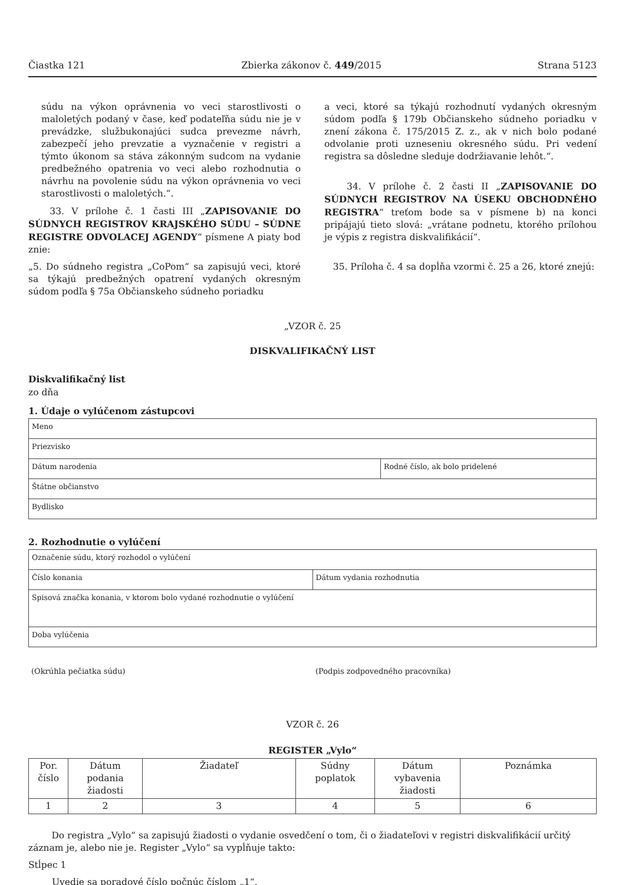Čiastka 121 Zbierka zákonov č. 449/2015 Strana 5123
súdu na výkon oprávnenia vo veci starostlivosti o maloletých podaný v čase, keď podateľňa súdu nie je v prevádzke, službukonajúci sudca prevezme návrh, zabezpečí jeho prevzatie a vyznačenie v registri a týmto úkonom sa stáva zákonným sudcom na vydanie predbežného opatrenia vo veci alebo rozhodnutia o návrhu na povolenie súdu na výkon oprávnenia vo veci starostlivosti o maloletých.“.
33. V prílohe č. 1 časti III „ZAPISOVANIE DO SÚDNYCH REGISTROV KRAJSKÉHO SÚDU – SÚDNE REGISTRE ODVOLACEJ AGENDY“ písmene A piaty bod znie:
„5. Do súdneho registra „CoPom“ sa zapisujú veci, ktoré sa týkajú predbežných opatrení vydaných okresným súdom podľa § 75a Občianskeho súdneho poriadku
a veci, ktoré sa týkajú rozhodnutí vydaných okresným súdom podľa § 179b Občianskeho súdneho poriadku v znení zákona č. 175/2015 Z. z., ak v nich bolo podané odvolanie proti uzneseniu okresného súdu. Pri vedení registra sa dôsledne sleduje dodržiavanie lehôt.“.
34. V prílohe č. 2 časti II „ZAPISOVANIE DO SÚDNYCH REGISTROV NA ÚSEKU OBCHODNÉHO REGISTRA“ treťom bode sa v písmene b) na konci pripájajú tieto slová: „vrátane podnetu, ktorého prílohou je výpis z registra diskvalifikácií“.
35. Príloha č. 4 sa dopĺňa vzormi č. 25 a 26, ktoré znejú:
„VZOR č. 25
DISKVALIFIKAČNÝ LIST
Diskvalifikačný list
zo dňa
1. Údaje o vylúčenom zástupcovi
| Meno | |
| Priezvisko | |
| Dátum narodenia | Rodné číslo, ak bolo pridelené |
| Štátne občianstvo | |
| Bydlisko | |
2. Rozhodnutie o vylúčení
| Označenie súdu, ktorý rozhodol o vylúčení | |
| Číslo konania | Dátum vydania rozhodnutia |
| Spisová značka konania, v ktorom bolo vydané rozhodnutie o vylúčení | |
| Doba vylúčenia | |
(Okrúhla pečiatka súdu) (Podpis zodpovedného pracovníka)
VZOR č. 26
REGISTER „Vylo“
| Por. číslo | Dátum podania žiadosti | Žiadateľ | Súdny poplatok | Dátum vybavenia žiadosti | Poznámka |
| --- | --- | --- | --- | --- | --- |
| 1 | 2 | 3 | 4 | 5 | 6 |
Do registra „Vylo“ sa zapisujú žiadosti o vydanie osvedčení o tom, či o žiadateľovi v registri diskvalifikácií určitý záznam je, alebo nie je. Register „Vylo“ sa vypĺňuje takto:
Stĺpec 1
Uvedie sa poradové číslo počnúc číslom „1“.